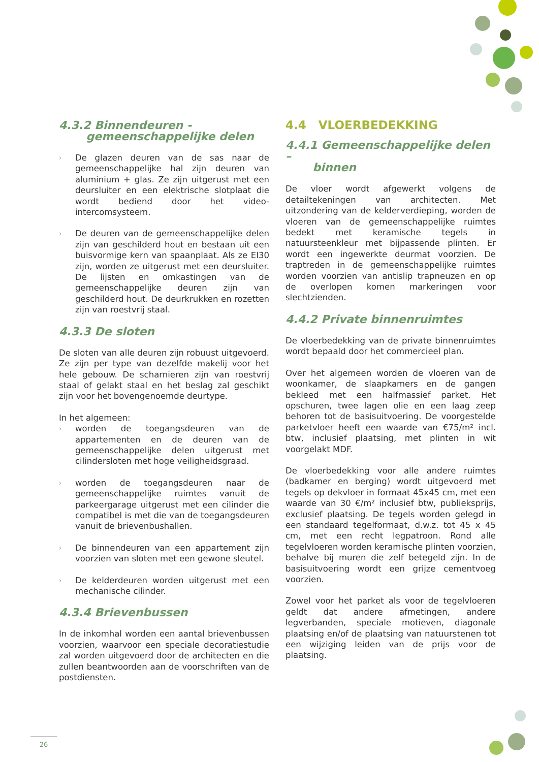4.3.2 Binnendeuren -
gemeenschappelijke delen
› De glazen deuren van de sas naar de gemeenschappelijke hal zijn deuren van aluminium + glas. Ze zijn uitgerust met een deursluiter en een elektrische slotplaat die wordt bediend door het video-intercomsysteem.
› De deuren van de gemeenschappelijke delen zijn van geschilderd hout en bestaan uit een buisvormige kern van spaanplaat. Als ze EI30 zijn, worden ze uitgerust met een deursluiter. De lijsten en omkastingen van de gemeenschappelijke deuren zijn van geschilderd hout. De deurkrukken en rozetten zijn van roestvrij staal.
4.3.3 De sloten
De sloten van alle deuren zijn robuust uitgevoerd. Ze zijn per type van dezelfde makelij voor het hele gebouw. De scharnieren zijn van roestvrij staal of gelakt staal en het beslag zal geschikt zijn voor het bovengenoemde deurtype.
In het algemeen:
› worden de toegangsdeuren van de appartementen en de deuren van de gemeenschappelijke delen uitgerust met cilindersloten met hoge veiligheidsgraad.
› worden de toegangsdeuren naar de gemeenschappelijke ruimtes vanuit de parkeergarage uitgerust met een cilinder die compatibel is met die van de toegangsdeuren vanuit de brievenbushallen.
› De binnendeuren van een appartement zijn voorzien van sloten met een gewone sleutel.
› De kelderdeuren worden uitgerust met een mechanische cilinder.
4.3.4 Brievenbussen
In de inkomhal worden een aantal brievenbussen voorzien, waarvoor een speciale decoratiestudie zal worden uitgevoerd door de architecten en die zullen beantwoorden aan de voorschriften van de postdiensten.
4.4 VLOERBEDEKKING
4.4.1 Gemeenschappelijke delen –
binnen
De vloer wordt afgewerkt volgens de detailtekeningen van architecten. Met uitzondering van de kelderverdieping, worden de vloeren van de gemeenschappelijke ruimtes bedekt met keramische tegels in natuursteenkleur met bijpassende plinten. Er wordt een ingewerkte deurmat voorzien. De traptreden in de gemeenschappelijke ruimtes worden voorzien van antislip trapneuzen en op de overlopen komen markeringen voor slechtzienden.
4.4.2 Private binnenruimtes
De vloerbedekking van de private binnenruimtes wordt bepaald door het commercieel plan.
Over het algemeen worden de vloeren van de woonkamer, de slaapkamers en de gangen bekleed met een halfmassief parket. Het opschuren, twee lagen olie en een laag zeep behoren tot de basisuitvoering. De voorgestelde parketvloer heeft een waarde van €75/m² incl. btw, inclusief plaatsing, met plinten in wit voorgelakt MDF.
De vloerbedekking voor alle andere ruimtes (badkamer en berging) wordt uitgevoerd met tegels op dekvloer in formaat 45x45 cm, met een waarde van 30 €/m² inclusief btw, publieksprijs, exclusief plaatsing. De tegels worden gelegd in een standaard tegelformaat, d.w.z. tot 45 x 45 cm, met een recht legpatroon. Rond alle tegelvloeren worden keramische plinten voorzien, behalve bij muren die zelf betegeld zijn. In de basisuitvoering wordt een grijze cementvoeg voorzien.
Zowel voor het parket als voor de tegelvloeren geldt dat andere afmetingen, andere legverbanden, speciale motieven, diagonale plaatsing en/of de plaatsing van natuurstenen tot een wijziging leiden van de prijs voor de plaatsing.
26